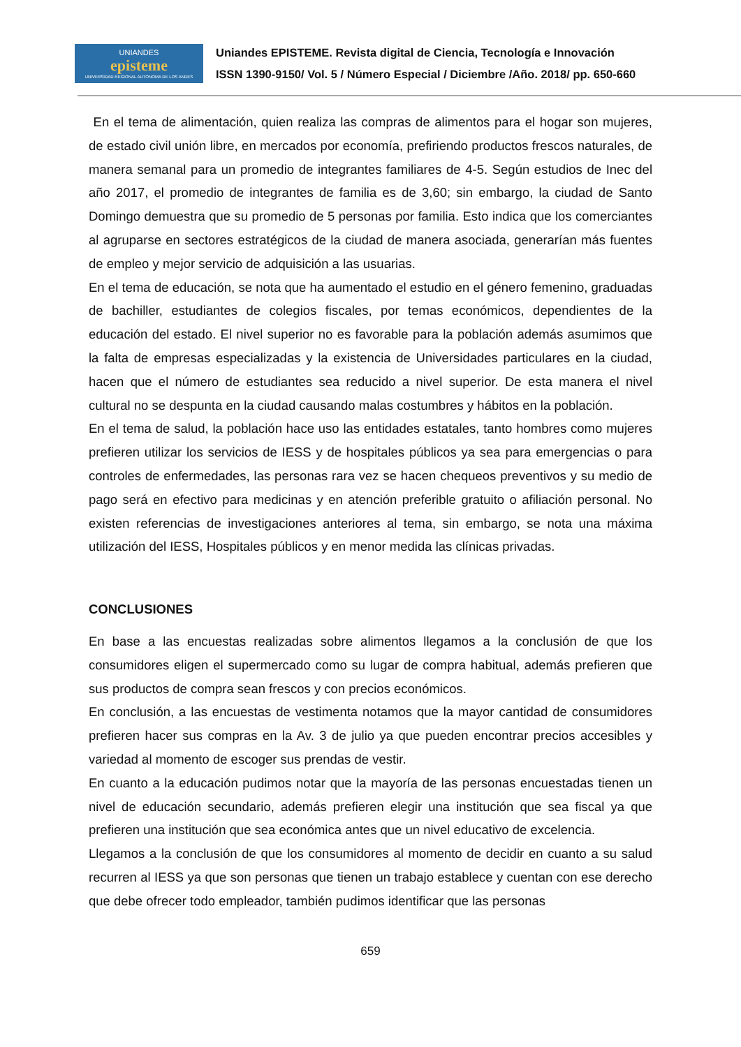UNIANDES
episteme
UNIVERSIDAD REGIONAL AUTONOMA DE LOS ANDES
Uniandes EPISTEME. Revista digital de Ciencia, Tecnología e Innovación
ISSN 1390-9150/ Vol. 5 / Número Especial / Diciembre /Año. 2018/ pp. 650-660
En el tema de alimentación, quien realiza las compras de alimentos para el hogar son mujeres, de estado civil unión libre, en mercados por economía, prefiriendo productos frescos naturales, de manera semanal para un promedio de integrantes familiares de 4-5. Según estudios de Inec del año 2017, el promedio de integrantes de familia es de 3,60; sin embargo, la ciudad de Santo Domingo demuestra que su promedio de 5 personas por familia. Esto indica que los comerciantes al agruparse en sectores estratégicos de la ciudad de manera asociada, generarían más fuentes de empleo y mejor servicio de adquisición a las usuarias.
En el tema de educación, se nota que ha aumentado el estudio en el género femenino, graduadas de bachiller, estudiantes de colegios fiscales, por temas económicos, dependientes de la educación del estado. El nivel superior no es favorable para la población además asumimos que la falta de empresas especializadas y la existencia de Universidades particulares en la ciudad, hacen que el número de estudiantes sea reducido a nivel superior. De esta manera el nivel cultural no se despunta en la ciudad causando malas costumbres y hábitos en la población.
En el tema de salud, la población hace uso las entidades estatales, tanto hombres como mujeres prefieren utilizar los servicios de IESS y de hospitales públicos ya sea para emergencias o para controles de enfermedades, las personas rara vez se hacen chequeos preventivos y su medio de pago será en efectivo para medicinas y en atención preferible gratuito o afiliación personal. No existen referencias de investigaciones anteriores al tema, sin embargo, se nota una máxima utilización del IESS, Hospitales públicos y en menor medida las clínicas privadas.
CONCLUSIONES
En base a las encuestas realizadas sobre alimentos llegamos a la conclusión de que los consumidores eligen el supermercado como su lugar de compra habitual, además prefieren que sus productos de compra sean frescos y con precios económicos.
En conclusión, a las encuestas de vestimenta notamos que la mayor cantidad de consumidores prefieren hacer sus compras en la Av. 3 de julio ya que pueden encontrar precios accesibles y variedad al momento de escoger sus prendas de vestir.
En cuanto a la educación pudimos notar que la mayoría de las personas encuestadas tienen un nivel de educación secundario, además prefieren elegir una institución que sea fiscal ya que prefieren una institución que sea económica antes que un nivel educativo de excelencia.
Llegamos a la conclusión de que los consumidores al momento de decidir en cuanto a su salud recurren al IESS ya que son personas que tienen un trabajo establece y cuentan con ese derecho que debe ofrecer todo empleador, también pudimos identificar que las personas
659